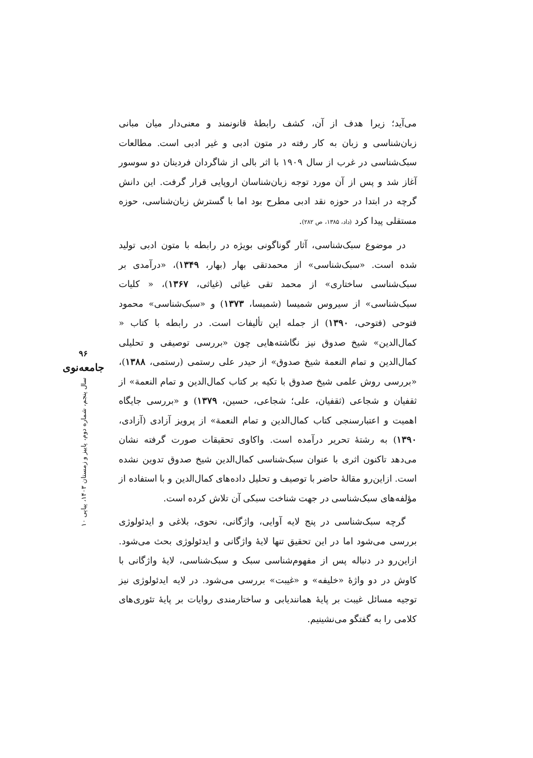می‌آید؛ زیرا هدف از آن، کشف رابطهٔ قانونمند و معنی‌دار میان مبانی زبان‌شناسی و زبان به کار رفته در متون ادبی و غیر ادبی است. مطالعات سبک‌شناسی در غرب از سال ۱۹۰۹ با اثر بالی از شاگردان فردینان دو سوسور آغاز شد و پس از آن مورد توجه زبان‌شناسان اروپایی قرار گرفت. این دانش گرچه در ابتدا در حوزه نقد ادبی مطرح بود اما با گسترش زبان‌شناسی، حوزه مستقلی پیدا کرد (داد، ۱۳۸۵، ص ۲۸۲).
در موضوع سبک‌شناسی، آثار گوناگونی بویژه در رابطه با متون ادبی تولید شده است. «سبک‌شناسی» از محمدتقی بهار (بهار، ۱۳۴۹)، «درآمدی بر سبک‌شناسی ساختاری» از محمد تقی غیاثی (غیاثی، ۱۳۶۷)، « کلیات سبک‌شناسی» از سیروس شمیسا (شمیسا، ۱۳۷۳) و «سبک‌شناسی» محمود فتوحی (فتوحی، ۱۳۹۰) از جمله این تألیفات است. در رابطه با کتاب « کمال‌الدین» شیخ صدوق نیز نگاشته‌هایی چون «بررسی توصیفی و تحلیلی کمال‌الدین و تمام النعمة شیخ صدوق» از حیدر علی رستمی (رستمی، ۱۳۸۸)، «بررسی روش علمی شیخ صدوق با تکیه بر کتاب کمال‌الدین و تمام النعمة» از ثقفیان و شجاعی (ثقفیان، علی؛ شجاعی، حسین، ۱۳۷۹) و «بررسی جایگاه اهمیت و اعتبارسنجی کتاب کمال‌الدین و تمام النعمة» از پرویز آزادی (آزادی، ۱۳۹۰) به رشتهٔ تحریر درآمده است. واکاوی تحقیقات صورت گرفته نشان می‌دهد تاکنون اثری با عنوان سبک‌شناسی کمال‌الدین شیخ صدوق تدوین نشده است. ازاین‌رو مقالهٔ حاضر با توصیف و تحلیل داده‌های کمال‌الدین و با استفاده از مؤلفه‌های سبک‌شناسی در جهت شناخت سبکی آن تلاش کرده است.
گرچه سبک‌شناسی در پنج لایه آوایی، واژگانی، نحوی، بلاغی و ایدئولوژی بررسی می‌شود اما در این تحقیق تنها لایهٔ واژگانی و ایدئولوژی بحث می‌شود. ازاین‌رو در دنباله پس از مفهوم‌شناسی سبک و سبک‌شناسی، لایهٔ واژگانی با کاوش در دو واژهٔ «خلیفه» و «غیبت» بررسی می‌شود. در لایه ایدئولوژی نیز توجیه مسائل غیبت بر پایهٔ همانندیابی و ساختارمندی روایات بر پایهٔ تئوری‌های کلامی را به گفتگو می‌نشینیم.
۹۶
جامعه‌نوی
سال پنجم، شماره دوم، پاییز و زمستان ۱۴۰۳، پیاپی ۱۰